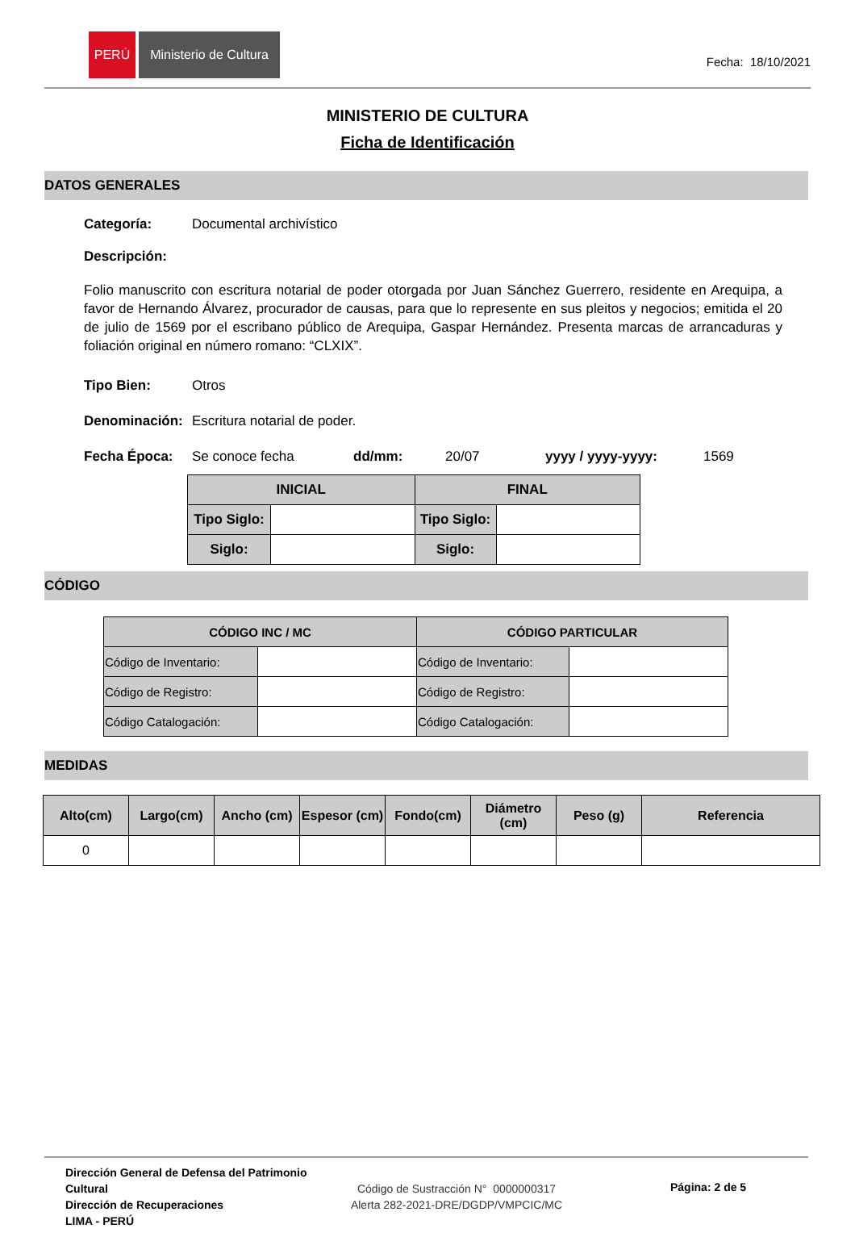PERÚ Ministerio de Cultura
Fecha: 18/10/2021
MINISTERIO DE CULTURA
Ficha de Identificación
DATOS GENERALES
Categoría: Documental archivístico
Descripción:
Folio manuscrito con escritura notarial de poder otorgada por Juan Sánchez Guerrero, residente en Arequipa, a favor de Hernando Álvarez, procurador de causas, para que lo represente en sus pleitos y negocios; emitida el 20 de julio de 1569 por el escribano público de Arequipa, Gaspar Hernández. Presenta marcas de arrancaduras y foliación original en número romano: “CLXIX”.
Tipo Bien: Otros
Denominación: Escritura notarial de poder.
Fecha Época: Se conoce fecha dd/mm: 20/07 yyyy / yyyy-yyyy: 1569
| INICIAL | | FINAL | |
| --- | --- | --- | --- |
| Tipo Siglo: | | Tipo Siglo: | |
| Siglo: | | Siglo: | |
CÓDIGO
| CÓDIGO INC / MC | | CÓDIGO PARTICULAR | |
| --- | --- | --- | --- |
| Código de Inventario: | | Código de Inventario: | |
| Código de Registro: | | Código de Registro: | |
| Código Catalogación: | | Código Catalogación: | |
MEDIDAS
| Alto(cm) | Largo(cm) | Ancho (cm) | Espesor (cm) | Fondo(cm) | Diámetro (cm) | Peso (g) | Referencia |
| --- | --- | --- | --- | --- | --- | --- | --- |
| 0 | | | | | | | |
Dirección General de Defensa del Patrimonio Cultural
Dirección de Recuperaciones
LIMA - PERÚ
Código de Sustracción N° 0000000317
Alerta 282-2021-DRE/DGDP/VMPCIC/MC
Página: 2 de 5